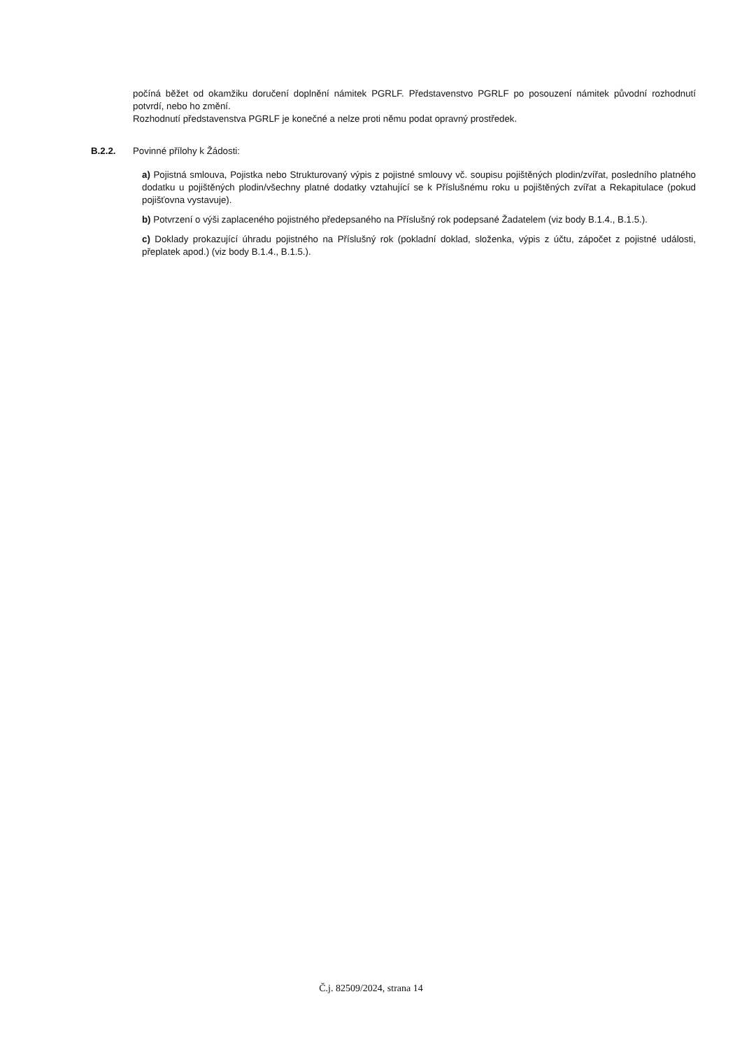počíná běžet od okamžiku doručení doplnění námitek PGRLF. Představenstvo PGRLF po posouzení námitek původní rozhodnutí potvrdí, nebo ho změní.
Rozhodnutí představenstva PGRLF je konečné a nelze proti němu podat opravný prostředek.
B.2.2. Povinné přílohy k Žádosti:
a) Pojistná smlouva, Pojistka nebo Strukturovaný výpis z pojistné smlouvy vč. soupisu pojištěných plodin/zvířat, posledního platného dodatku u pojištěných plodin/všechny platné dodatky vztahující se k Příslušnému roku u pojištěných zvířat a Rekapitulace (pokud pojišťovna vystavuje).
b) Potvrzení o výši zaplaceného pojistného předepsaného na Příslušný rok podepsané Žadatelem (viz body B.1.4., B.1.5.).
c) Doklady prokazující úhradu pojistného na Příslušný rok (pokladní doklad, složenka, výpis z účtu, zápočet z pojistné události, přeplatek apod.) (viz body B.1.4., B.1.5.).
Č.j. 82509/2024, strana 14